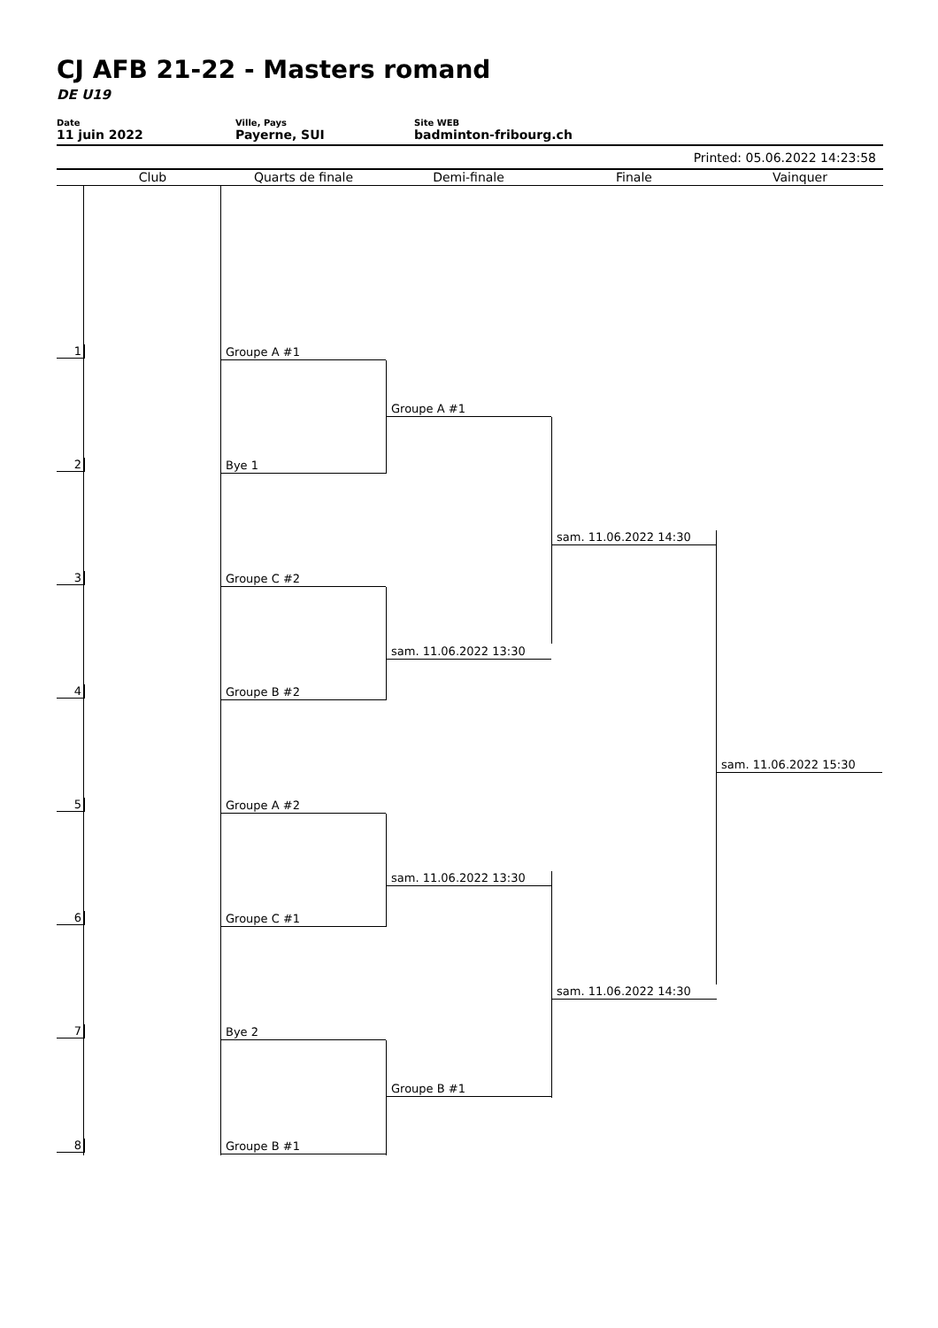CJ AFB 21-22 - Masters romand
DE U19
Date
11 juin 2022
Ville, Pays
Payerne, SUI
Site WEB
badminton-fribourg.ch
Printed: 05.06.2022 14:23:58
Club Quarts de finale Demi-finale Finale Vainquer
1 Groupe A #1
2 Bye 1
3 Groupe C #2
4 Groupe B #2
5 Groupe A #2
6 Groupe C #1
7 Bye 2
8 Groupe B #1
Groupe A #1
sam. 11.06.2022 13:30
sam. 11.06.2022 13:30
Groupe B #1
sam. 11.06.2022 14:30
sam. 11.06.2022 14:30
sam. 11.06.2022 15:30